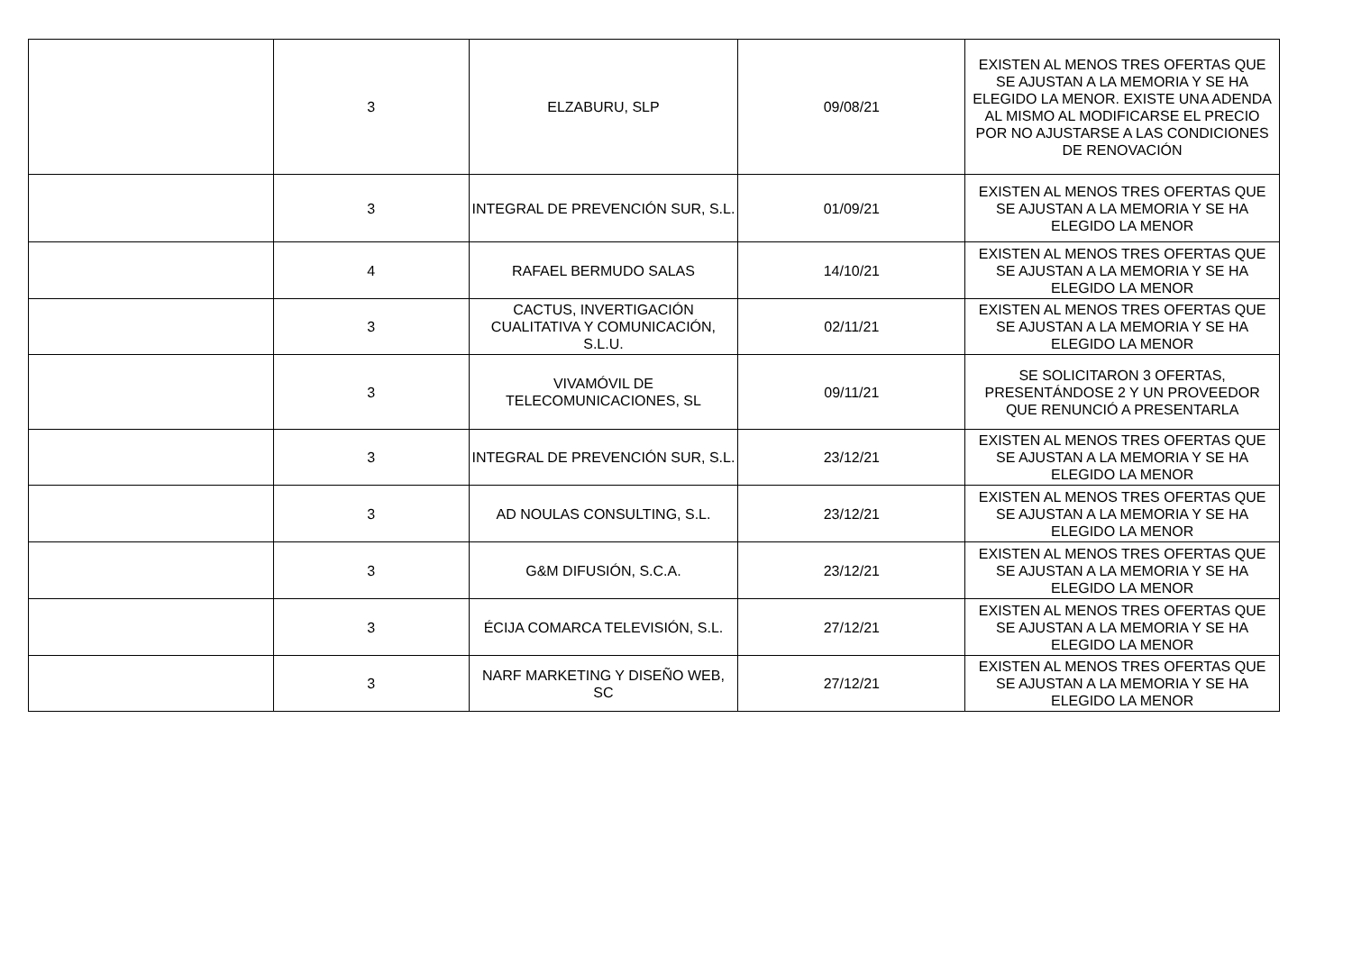| | 3 | ELZABURU, SLP | 09/08/21 | EXISTEN AL MENOS TRES OFERTAS QUE SE AJUSTAN A LA MEMORIA Y SE HA ELEGIDO LA MENOR. EXISTE UNA ADENDA AL MISMO AL MODIFICARSE EL PRECIO POR NO AJUSTARSE A LAS CONDICIONES DE RENOVACIÓN |
| | 3 | INTEGRAL DE PREVENCIÓN SUR, S.L. | 01/09/21 | EXISTEN AL MENOS TRES OFERTAS QUE SE AJUSTAN A LA MEMORIA Y SE HA ELEGIDO LA MENOR |
| | 4 | RAFAEL BERMUDO SALAS | 14/10/21 | EXISTEN AL MENOS TRES OFERTAS QUE SE AJUSTAN A LA MEMORIA Y SE HA ELEGIDO LA MENOR |
| | 3 | CACTUS, INVERTIGACIÓN CUALITATIVA Y COMUNICACIÓN, S.L.U. | 02/11/21 | EXISTEN AL MENOS TRES OFERTAS QUE SE AJUSTAN A LA MEMORIA Y SE HA ELEGIDO LA MENOR |
| | 3 | VIVAMÓVIL DE TELECOMUNICACIONES, SL | 09/11/21 | SE SOLICITARON 3 OFERTAS, PRESENTÁNDOSE 2 Y UN PROVEEDOR QUE RENUNCIÓ A PRESENTARLA |
| | 3 | INTEGRAL DE PREVENCIÓN SUR, S.L. | 23/12/21 | EXISTEN AL MENOS TRES OFERTAS QUE SE AJUSTAN A LA MEMORIA Y SE HA ELEGIDO LA MENOR |
| | 3 | AD NOULAS CONSULTING, S.L. | 23/12/21 | EXISTEN AL MENOS TRES OFERTAS QUE SE AJUSTAN A LA MEMORIA Y SE HA ELEGIDO LA MENOR |
| | 3 | G&M DIFUSIÓN, S.C.A. | 23/12/21 | EXISTEN AL MENOS TRES OFERTAS QUE SE AJUSTAN A LA MEMORIA Y SE HA ELEGIDO LA MENOR |
| | 3 | ÉCIJA COMARCA TELEVISIÓN, S.L. | 27/12/21 | EXISTEN AL MENOS TRES OFERTAS QUE SE AJUSTAN A LA MEMORIA Y SE HA ELEGIDO LA MENOR |
| | 3 | NARF MARKETING Y DISEÑO WEB, SC | 27/12/21 | EXISTEN AL MENOS TRES OFERTAS QUE SE AJUSTAN A LA MEMORIA Y SE HA ELEGIDO LA MENOR |